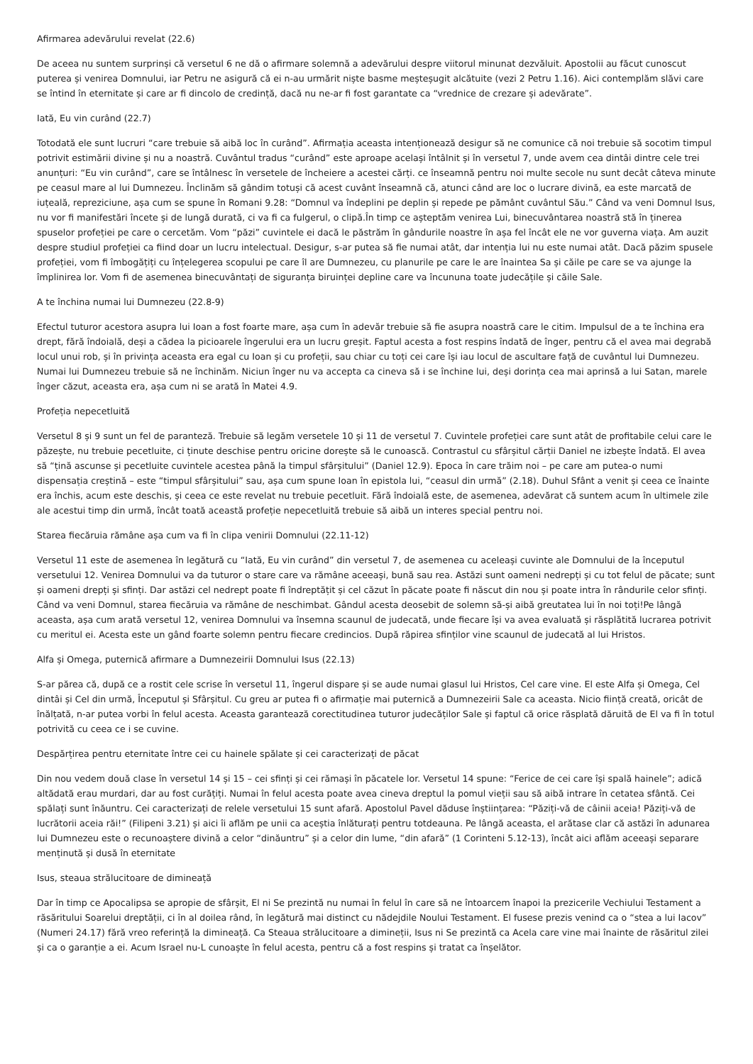Afirmarea adevărului revelat (22.6)
De aceea nu suntem surprinși că versetul 6 ne dă o afirmare solemnă a adevărului despre viitorul minunat dezvăluit. Apostolii au făcut cunoscut puterea și venirea Domnului, iar Petru ne asigură că ei n-au urmărit niște basme meșteșugit alcătuite (vezi 2 Petru 1.16). Aici contemplăm slăvi care se întind în eternitate și care ar fi dincolo de credință, dacă nu ne-ar fi fost garantate ca “vrednice de crezare și adevărate”.
Iată, Eu vin curând (22.7)
Totodată ele sunt lucruri “care trebuie să aibă loc în curând”. Afirmația aceasta intenționează desigur să ne comunice că noi trebuie să socotim timpul potrivit estimării divine și nu a noastră. Cuvântul tradus “curând” este aproape același întâlnit și în versetul 7, unde avem cea dintâi dintre cele trei anunțuri: “Eu vin curând”, care se întâlnesc în versetele de încheiere a acestei cărți. ce înseamnă pentru noi multe secole nu sunt decât câteva minute pe ceasul mare al lui Dumnezeu. Înclinăm să gândim totuși că acest cuvânt înseamnă că, atunci când are loc o lucrare divină, ea este marcată de iuțeală, repreziciune, așa cum se spune în Romani 9.28: “Domnul va îndeplini pe deplin și repede pe pământ cuvântul Său.” Când va veni Domnul Isus, nu vor fi manifestări încete și de lungă durată, ci va fi ca fulgerul, o clipă.În timp ce așteptăm venirea Lui, binecuvântarea noastră stă în ținerea spuselor profeției pe care o cercetăm. Vom “păzi” cuvintele ei dacă le păstrăm în gândurile noastre în așa fel încât ele ne vor guverna viața. Am auzit despre studiul profeției ca fiind doar un lucru intelectual. Desigur, s-ar putea să fie numai atât, dar intenția lui nu este numai atât. Dacă păzim spusele profeției, vom fi îmbogățiți cu înțelegerea scopului pe care îl are Dumnezeu, cu planurile pe care le are înaintea Sa și căile pe care se va ajunge la împlinirea lor. Vom fi de asemenea binecuvântați de siguranța biruinței depline care va încununa toate judecățile și căile Sale.
A te închina numai lui Dumnezeu (22.8-9)
Efectul tuturor acestora asupra lui Ioan a fost foarte mare, așa cum în adevăr trebuie să fie asupra noastră care le citim. Impulsul de a te închina era drept, fără îndoială, deși a cădea la picioarele îngerului era un lucru greșit. Faptul acesta a fost respins îndată de înger, pentru că el avea mai degrabă locul unui rob, și în privința aceasta era egal cu Ioan și cu profeții, sau chiar cu toți cei care își iau locul de ascultare față de cuvântul lui Dumnezeu. Numai lui Dumnezeu trebuie să ne închinăm. Niciun înger nu va accepta ca cineva să i se închine lui, deși dorința cea mai aprinsă a lui Satan, marele înger căzut, aceasta era, așa cum ni se arată în Matei 4.9.
Profeția nepecetluită
Versetul 8 și 9 sunt un fel de paranteză. Trebuie să legăm versetele 10 și 11 de versetul 7. Cuvintele profeției care sunt atât de profitabile celui care le păzește, nu trebuie pecetluite, ci ținute deschise pentru oricine dorește să le cunoască. Contrastul cu sfârșitul cărții Daniel ne izbește îndată. El avea să “țină ascunse și pecetluite cuvintele acestea până la timpul sfârșitului” (Daniel 12.9). Epoca în care trăim noi – pe care am putea-o numi dispensația creștină – este “timpul sfârșitului” sau, așa cum spune Ioan în epistola lui, “ceasul din urmă” (2.18). Duhul Sfânt a venit și ceea ce înainte era închis, acum este deschis, și ceea ce este revelat nu trebuie pecetluit. Fără îndoială este, de asemenea, adevărat că suntem acum în ultimele zile ale acestui timp din urmă, încât toată această profeție nepecetluită trebuie să aibă un interes special pentru noi.
Starea fiecăruia rămâne așa cum va fi în clipa venirii Domnului (22.11-12)
Versetul 11 este de asemenea în legătură cu “Iată, Eu vin curând” din versetul 7, de asemenea cu aceleași cuvinte ale Domnului de la începutul versetului 12. Venirea Domnului va da tuturor o stare care va rămâne aceeași, bună sau rea. Astăzi sunt oameni nedrepți și cu tot felul de păcate; sunt și oameni drepți și sfinți. Dar astăzi cel nedrept poate fi îndreptățit și cel căzut în păcate poate fi născut din nou și poate intra în rândurile celor sfinți. Când va veni Domnul, starea fiecăruia va rămâne de neschimbat. Gândul acesta deosebit de solemn să-și aibă greutatea lui în noi toți!Pe lângă aceasta, așa cum arată versetul 12, venirea Domnului va însemna scaunul de judecată, unde fiecare își va avea evaluată și răsplătită lucrarea potrivit cu meritul ei. Acesta este un gând foarte solemn pentru fiecare credincios. După răpirea sfinților vine scaunul de judecată al lui Hristos.
Alfa și Omega, puternică afirmare a Dumnezeirii Domnului Isus (22.13)
S-ar părea că, după ce a rostit cele scrise în versetul 11, îngerul dispare și se aude numai glasul lui Hristos, Cel care vine. El este Alfa și Omega, Cel dintâi și Cel din urmă, Începutul și Sfârșitul. Cu greu ar putea fi o afirmație mai puternică a Dumnezeirii Sale ca aceasta. Nicio ființă creată, oricât de înălțată, n-ar putea vorbi în felul acesta. Aceasta garantează corectitudinea tuturor judecăților Sale și faptul că orice răsplată dăruită de El va fi în totul potrivită cu ceea ce i se cuvine.
Despărțirea pentru eternitate între cei cu hainele spălate și cei caracterizați de păcat
Din nou vedem două clase în versetul 14 și 15 – cei sfinți și cei rămași în păcatele lor. Versetul 14 spune: “Ferice de cei care își spală hainele”; adică altădată erau murdari, dar au fost curățiți. Numai în felul acesta poate avea cineva dreptul la pomul vieții sau să aibă intrare în cetatea sfântă. Cei spălați sunt înăuntru. Cei caracterizați de relele versetului 15 sunt afară. Apostolul Pavel dăduse înștiințarea: “Păziți-vă de câinii aceia! Păziți-vă de lucrătorii aceia răi!” (Filipeni 3.21) și aici îi aflăm pe unii ca aceștia înlăturați pentru totdeauna. Pe lângă aceasta, el arătase clar că astăzi în adunarea lui Dumnezeu este o recunoaștere divină a celor “dinăuntru” și a celor din lume, “din afară” (1 Corinteni 5.12-13), încât aici aflăm aceeași separare menținută și dusă în eternitate
Isus, steaua strălucitoare de dimineață
Dar în timp ce Apocalipsa se apropie de sfârșit, El ni Se prezintă nu numai în felul în care să ne întoarcem înapoi la prezicerile Vechiului Testament a răsăritului Soarelui dreptății, ci în al doilea rând, în legătură mai distinct cu nădejdile Noului Testament. El fusese prezis venind ca o “stea a lui Iacov” (Numeri 24.17) fără vreo referință la dimineață. Ca Steaua strălucitoare a dimineții, Isus ni Se prezintă ca Acela care vine mai înainte de răsăritul zilei și ca o garanție a ei. Acum Israel nu-L cunoaște în felul acesta, pentru că a fost respins și tratat ca înșelător.